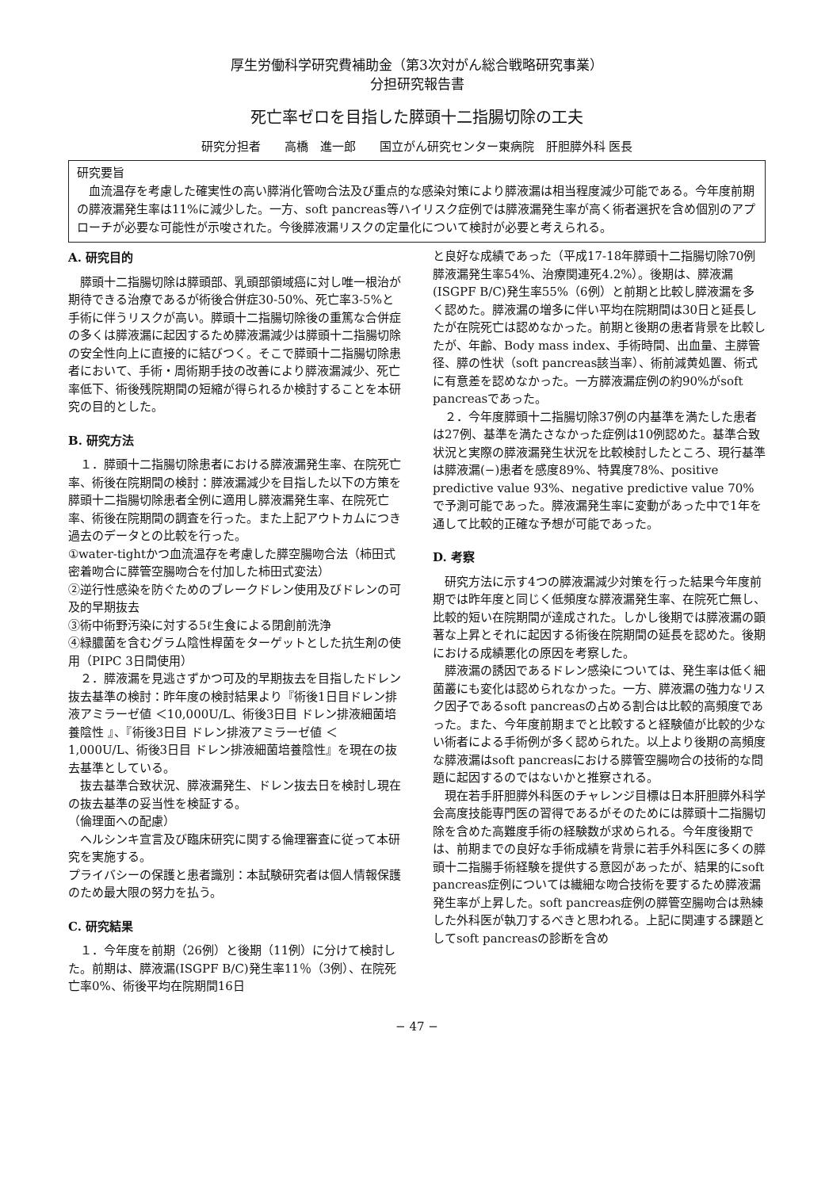厚生労働科学研究費補助金（第3次対がん総合戦略研究事業）
分担研究報告書
死亡率ゼロを目指した膵頭十二指腸切除の工夫
研究分担者　　高橋　進一郎　　国立がん研究センター東病院　肝胆膵外科 医長
研究要旨
　血流温存を考慮した確実性の高い膵消化管吻合法及び重点的な感染対策により膵液漏は相当程度減少可能である。今年度前期の膵液漏発生率は11%に減少した。一方、soft pancreas等ハイリスク症例では膵液漏発生率が高く術者選択を含め個別のアプローチが必要な可能性が示唆された。今後膵液漏リスクの定量化について検討が必要と考えられる。
A. 研究目的
　膵頭十二指腸切除は膵頭部、乳頭部領域癌に対し唯一根治が期待できる治療であるが術後合併症30-50%、死亡率3-5%と手術に伴うリスクが高い。膵頭十二指腸切除後の重篤な合併症の多くは膵液漏に起因するため膵液漏減少は膵頭十二指腸切除の安全性向上に直接的に結びつく。そこで膵頭十二指腸切除患者において、手術・周術期手技の改善により膵液漏減少、死亡率低下、術後残院期間の短縮が得られるか検討することを本研究の目的とした。
B. 研究方法
　１．膵頭十二指腸切除患者における膵液漏発生率、在院死亡率、術後在院期間の検討：膵液漏減少を目指した以下の方策を膵頭十二指腸切除患者全例に適用し膵液漏発生率、在院死亡率、術後在院期間の調査を行った。また上記アウトカムにつき過去のデータとの比較を行った。
①water-tightかつ血流温存を考慮した膵空腸吻合法（柿田式密着吻合に膵管空腸吻合を付加した柿田式変法）
②逆行性感染を防ぐためのブレークドレン使用及びドレンの可及的早期抜去
③術中術野汚染に対する5ℓ生食による閉創前洗浄
④緑膿菌を含むグラム陰性桿菌をターゲットとした抗生剤の使用（PIPC 3日間使用）
　２．膵液漏を見逃さずかつ可及的早期抜去を目指したドレン抜去基準の検討：昨年度の検討結果より『術後1日目ドレン排液アミラーゼ値 ＜10,000U/L、術後3日目 ドレン排液細菌培養陰性 』、『術後3日目 ドレン排液アミラーゼ値 ＜1,000U/L、術後3日目 ドレン排液細菌培養陰性』を現在の抜去基準としている。
　抜去基準合致状況、膵液漏発生、ドレン抜去日を検討し現在の抜去基準の妥当性を検証する。
（倫理面への配慮）
　ヘルシンキ宣言及び臨床研究に関する倫理審査に従って本研究を実施する。
プライバシーの保護と患者識別：本試験研究者は個人情報保護のため最大限の努力を払う。
C. 研究結果
　１．今年度を前期（26例）と後期（11例）に分けて検討した。前期は、膵液漏(ISGPF B/C)発生率11％（3例）、在院死亡率0%、術後平均在院期間16日
と良好な成績であった（平成17-18年膵頭十二指腸切除70例膵液漏発生率54%、治療関連死4.2%）。後期は、膵液漏(ISGPF B/C)発生率55%（6例）と前期と比較し膵液漏を多く認めた。膵液漏の増多に伴い平均在院期間は30日と延長したが在院死亡は認めなかった。前期と後期の患者背景を比較したが、年齢、Body mass index、手術時間、出血量、主膵管径、膵の性状（soft pancreas該当率）、術前減黄処置、術式に有意差を認めなかった。一方膵液漏症例の約90%がsoft pancreasであった。
　２．今年度膵頭十二指腸切除37例の内基準を満たした患者は27例、基準を満たさなかった症例は10例認めた。基準合致状況と実際の膵液漏発生状況を比較検討したところ、現行基準は膵液漏(−)患者を感度89%、特異度78%、positive predictive value 93%、negative predictive value 70%で予測可能であった。膵液漏発生率に変動があった中で1年を通して比較的正確な予想が可能であった。
D. 考察
　研究方法に示す4つの膵液漏減少対策を行った結果今年度前期では昨年度と同じく低頻度な膵液漏発生率、在院死亡無し、比較的短い在院期間が達成された。しかし後期では膵液漏の顕著な上昇とそれに起因する術後在院期間の延長を認めた。後期における成績悪化の原因を考察した。
　膵液漏の誘因であるドレン感染については、発生率は低く細菌叢にも変化は認められなかった。一方、膵液漏の強力なリスク因子であるsoft pancreasの占める割合は比較的高頻度であった。また、今年度前期までと比較すると経験値が比較的少ない術者による手術例が多く認められた。以上より後期の高頻度な膵液漏はsoft pancreasにおける膵管空腸吻合の技術的な問題に起因するのではないかと推察される。
　現在若手肝胆膵外科医のチャレンジ目標は日本肝胆膵外科学会高度技能専門医の習得であるがそのためには膵頭十二指腸切除を含めた高難度手術の経験数が求められる。今年度後期では、前期までの良好な手術成績を背景に若手外科医に多くの膵頭十二指腸手術経験を提供する意図があったが、結果的にsoft pancreas症例については繊細な吻合技術を要するため膵液漏発生率が上昇した。soft pancreas症例の膵管空腸吻合は熟練した外科医が執刀するべきと思われる。上記に関連する課題としてsoft pancreasの診断を含め
− 47 −